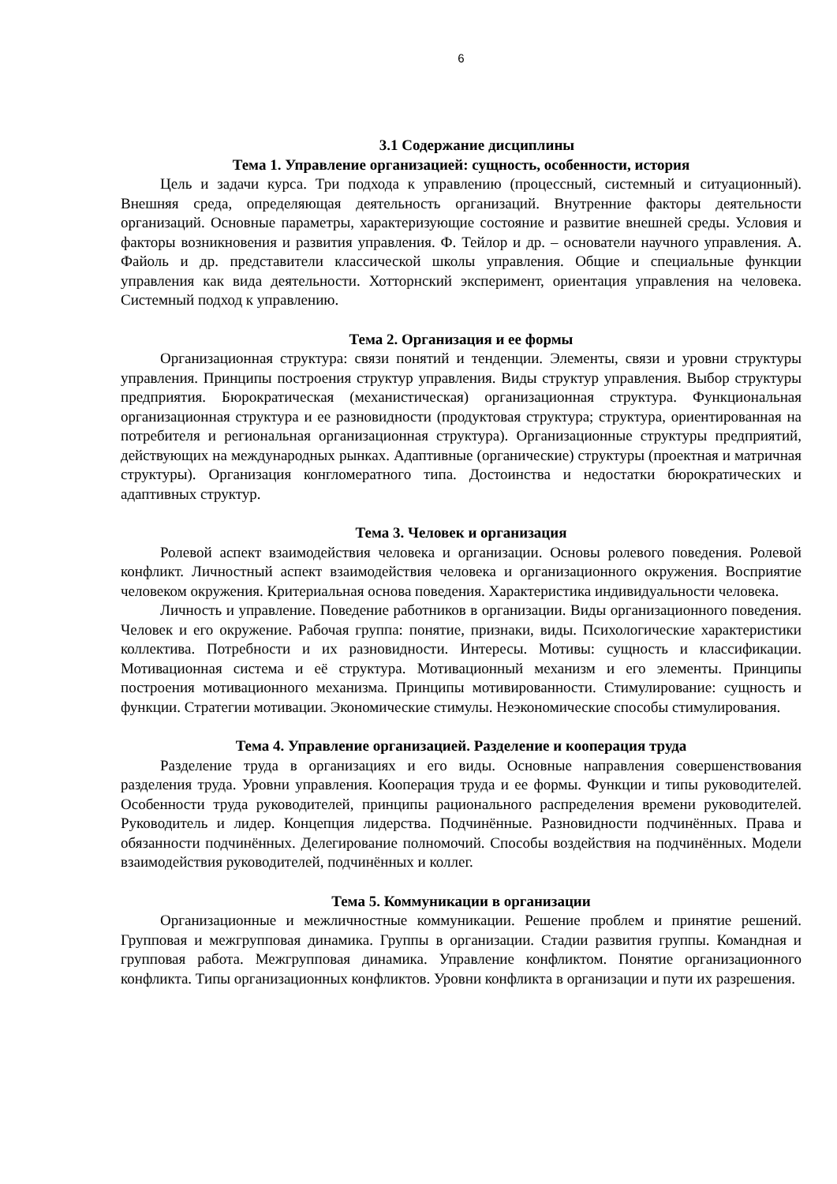6
3.1 Содержание дисциплины
Тема 1. Управление организацией: сущность, особенности, история
Цель и задачи курса. Три подхода к управлению (процессный, системный и ситуационный). Внешняя среда, определяющая деятельность организаций. Внутренние факторы деятельности организаций. Основные параметры, характеризующие состояние и развитие внешней среды. Условия и факторы возникновения и развития управления. Ф. Тейлор и др. – основатели научного управления. А. Файоль и др. представители классической школы управления. Общие и специальные функции управления как вида деятельности. Хотторнский эксперимент, ориентация управления на человека. Системный подход к управлению.
Тема 2. Организация и ее формы
Организационная структура: связи понятий и тенденции. Элементы, связи и уровни структуры управления. Принципы построения структур управления. Виды структур управления. Выбор структуры предприятия. Бюрократическая (механистическая) организационная структура. Функциональная организационная структура и ее разновидности (продуктовая структура; структура, ориентированная на потребителя и региональная организационная структура). Организационные структуры предприятий, действующих на международных рынках. Адаптивные (органические) структуры (проектная и матричная структуры). Организация конгломератного типа. Достоинства и недостатки бюрократических и адаптивных структур.
Тема 3. Человек и организация
Ролевой аспект взаимодействия человека и организации. Основы ролевого поведения. Ролевой конфликт. Личностный аспект взаимодействия человека и организационного окружения. Восприятие человеком окружения. Критериальная основа поведения. Характеристика индивидуальности человека.
Личность и управление. Поведение работников в организации. Виды организационного поведения. Человек и его окружение. Рабочая группа: понятие, признаки, виды. Психологические характеристики коллектива. Потребности и их разновидности. Интересы. Мотивы: сущность и классификации. Мотивационная система и её структура. Мотивационный механизм и его элементы. Принципы построения мотивационного механизма. Принципы мотивированности. Стимулирование: сущность и функции. Стратегии мотивации. Экономические стимулы. Неэкономические способы стимулирования.
Тема 4. Управление организацией. Разделение и кооперация труда
Разделение труда в организациях и его виды. Основные направления совершенствования разделения труда. Уровни управления. Кооперация труда и ее формы. Функции и типы руководителей. Особенности труда руководителей, принципы рационального распределения времени руководителей. Руководитель и лидер. Концепция лидерства. Подчинённые. Разновидности подчинённых. Права и обязанности подчинённых. Делегирование полномочий. Способы воздействия на подчинённых. Модели взаимодействия руководителей, подчинённых и коллег.
Тема 5. Коммуникации в организации
Организационные и межличностные коммуникации. Решение проблем и принятие решений. Групповая и межгрупповая динамика. Группы в организации. Стадии развития группы. Командная и групповая работа. Межгрупповая динамика. Управление конфликтом. Понятие организационного конфликта. Типы организационных конфликтов. Уровни конфликта в организации и пути их разрешения.